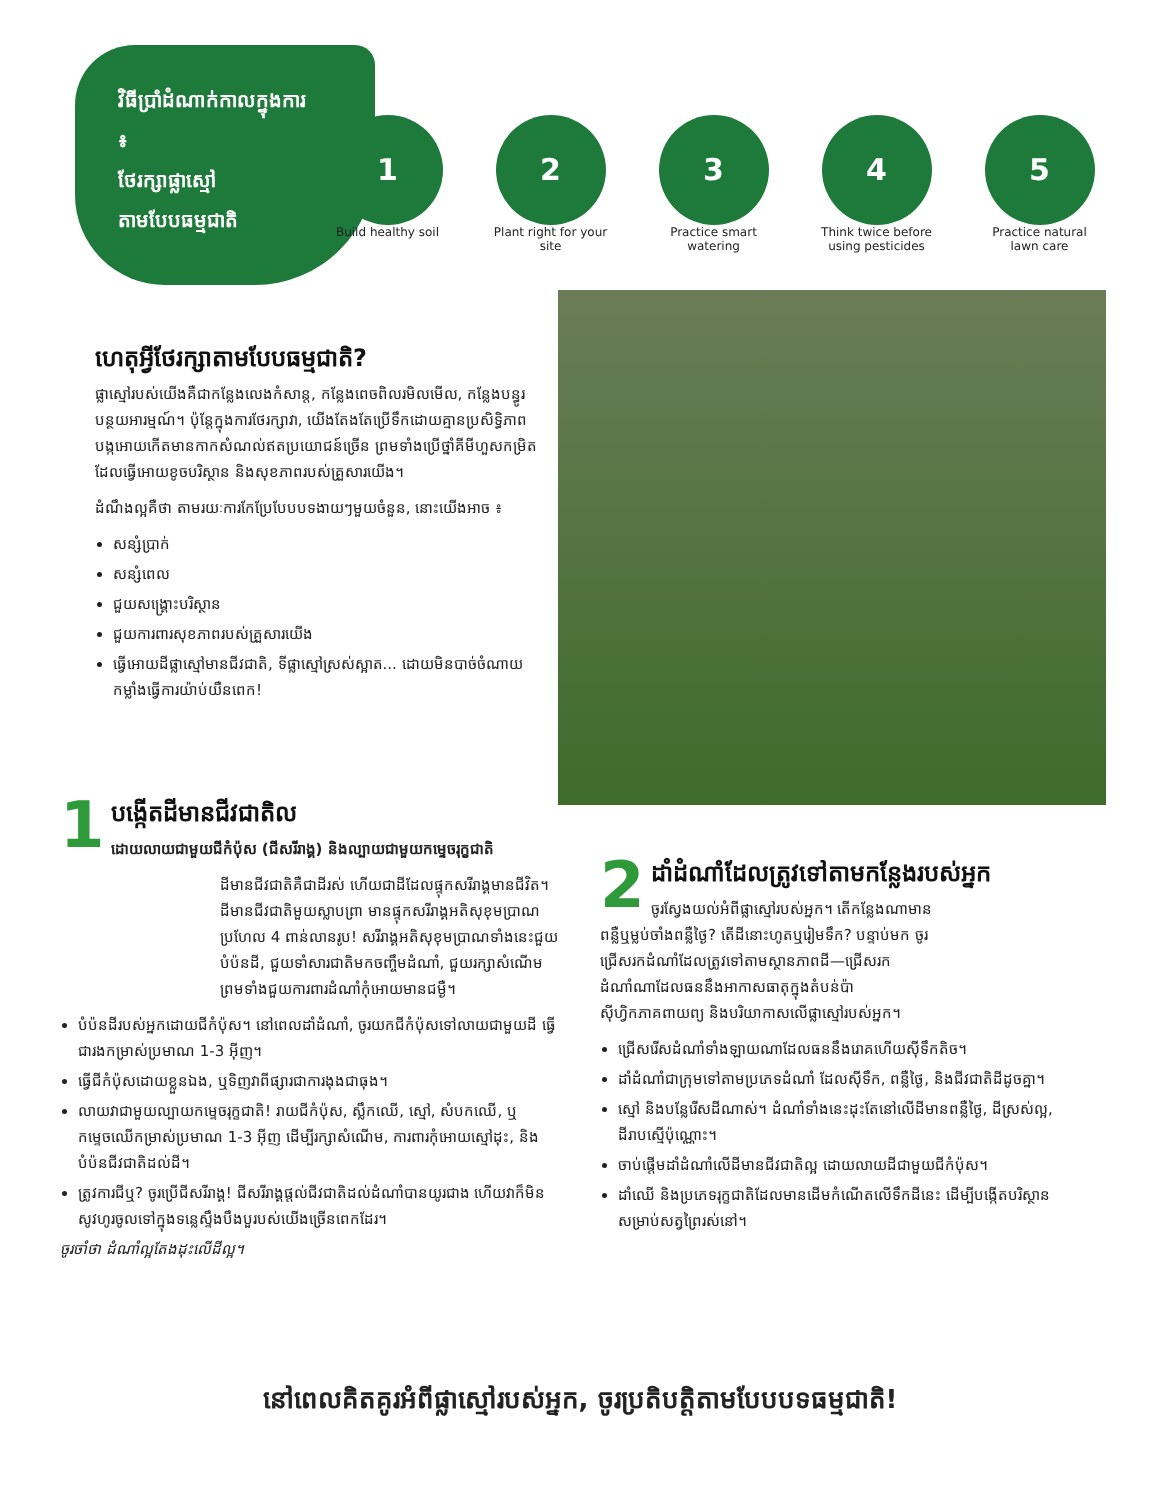វិធីប្រាំដំណាក់កាលក្នុងការ ៖
ថែរក្សាផ្លាស្មៅ
តាមបែបធម្មជាតិ
1
Build healthy soil
2
Plant right for your site
3
Practice smart watering
4
Think twice before using pesticides
5
Practice natural lawn care
ហេតុអ្វីថែរក្សាតាមបែបធម្មជាតិ?
ផ្លាស្មៅរបស់យើងគឺជាកន្លែងលេងកំសាន្ត, កន្លែងពេចពិលរមិលមើល, កន្លែងបន្ធូរបន្ថយអារម្មណ៍។ ប៉ុន្តែក្នុងការថែរក្សាវា, យើងតែងតែប្រើទឹកដោយគ្មានប្រសិទ្ធិភាព បង្កអោយកើតមានកាកសំណល់ឥតប្រយោជន៍ច្រើន ព្រមទាំងប្រើថ្នាំគីមីហួសកម្រិត ដែលធ្វើអោយខូចបរិស្ថាន និងសុខភាពរបស់គ្រួសារយើង។
ដំណឹងល្អគឺថា តាមរយៈការកែប្រែបែបបទងាយៗមួយចំនួន, នោះយើងអាច ៖
សន្សំប្រាក់
សន្សំពេល
ជួយសង្គ្រោះបរិស្ថាន
ជួយការពារសុខភាពរបស់គ្រួសារយើង
ធ្វើអោយដីផ្លាស្មៅមានជីវជាតិ, ទីផ្លាស្មៅស្រស់ស្អាត... ដោយមិនបាច់ចំណាយកម្លាំងធ្វើការយ៉ាប់យឺនពេក!
1
បង្កើតដីមានជីវជាតិល
ដោយលាយជាមួយជីកំប៉ុស (ជីសរីរាង្គ) និងល្បាយជាមួយកម្ទេចរុក្ខជាតិ
ដីមានជីវជាតិគឺជាដីរស់ ហើយជាដីដែលផ្ទុកសរីរាង្គមានជីវិត។ ដីមានជីវជាតិមួយស្លាបព្រា មានផ្ទុកសរីរាង្គអតិសុខុមប្រាណប្រហែល 4 ពាន់លានរូប! សរីរាង្គអតិសុខុមប្រាណទាំងនេះជួយបំប៉នដី, ជួយទាំសារជាតិមកចញ្ចឹមដំណាំ, ជួយរក្សាសំណើម ព្រមទាំងជួយការពារដំណាំកុំអោយមានជម្ងឺ។
បំប៉នដីរបស់អ្នកដោយជីកំប៉ុស។ នៅពេលដាំដំណាំ, ចូរយកជីកំប៉ុសទៅលាយជាមួយដី ធ្វើជារងកម្រាស់ប្រមាណ 1-3 អ៊ីញ។
ធ្វើជីកំប៉ុសដោយខ្លួនឯង, ឬទិញវាពីផ្សារជាការងុងជាធុង។
លាយវាជាមួយល្បាយកម្ទេចរុក្ខជាតិ! រាយជីកំប៉ុស, ស្លឹកឈើ, ស្មៅ, សំបកឈើ, ឬកម្ទេចឈើកម្រាស់ប្រមាណ 1-3 អ៊ីញ ដើម្បីរក្សាសំណើម, ការពារកុំអោយស្មៅដុះ, និងបំប៉នជីវជាតិដល់ដី។
ត្រូវការជីឬ? ចូរប្រើជីសរីរាង្គ! ជីសរីរាង្គផ្តល់ជីវជាតិដល់ដំណាំបានយូរជាង ហើយវាក៏មិនសូវហូរចូលទៅក្នុងទន្លេស្ទឹងបឹងបួរបស់យើងច្រើនពេកដែរ។
ចូរចាំថា ដំណាំល្អតែងដុះលើដីល្អ។
2
ដាំដំណាំដែលត្រូវទៅតាមកន្លែងរបស់អ្នក
ចូរស្វែងយល់អំពីផ្លាស្មៅរបស់អ្នក។ តើកន្លែងណាមានពន្លឺឬម្លប់ចាំងពន្លឺថ្ងៃ? តើដីនោះហូតឬរៀមទឹក? បន្ទាប់មក ចូរជ្រើសរកដំណាំដែលត្រូវទៅតាមស្ថានភាពដី—ជ្រើសរកដំណាំណាដែលធននឹងអាកាសធាតុក្នុងតំបន់ប៉ាស៊ីហ្វិកភាគពាយព្យ និងបរិយាកាសលើផ្លាស្មៅរបស់អ្នក។
ជ្រើសរើសដំណាំទាំងឡាយណាដែលធននឹងរោគហើយស៊ីទឹកតិច។
ដាំដំណាំជាក្រុមទៅតាមប្រភេទដំណាំ ដែលស៊ីទឹក, ពន្លឺថ្ងៃ, និងជីវជាតិដីដូចគ្នា។
ស្មៅ និងបន្លែរើសដីណាស់។ ដំណាំទាំងនេះដុះតែនៅលើដីមានពន្លឺថ្ងៃ, ដីស្រស់ល្អ, ដីរាបស្មើប៉ុណ្ណោះ។
ចាប់ផ្តើមដាំដំណាំលើដីមានជីវជាតិល្អ ដោយលាយដីជាមួយជីកំប៉ុស។
ដាំឈើ និងប្រភេទរុក្ខជាតិដែលមានដើមកំណើតលើទឹកដីនេះ ដើម្បីបង្កើតបរិស្ថានសម្រាប់សត្វព្រៃរស់នៅ។
នៅពេលគិតគូរអំពីផ្លាស្មៅរបស់អ្នក, ចូរប្រតិបត្តិតាមបែបបទធម្មជាតិ!